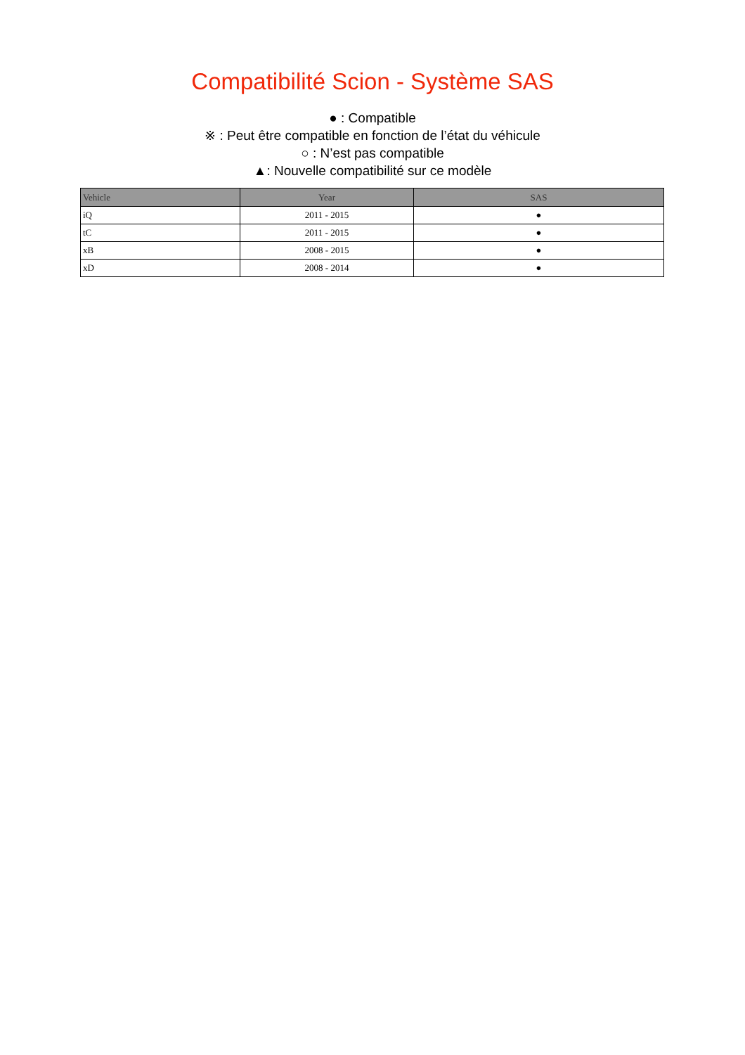Compatibilité Scion - Système SAS
● : Compatible
※ : Peut être compatible en fonction de l’état du véhicule
○ : N’est pas compatible
▲: Nouvelle compatibilité sur ce modèle
| Vehicle | Year | SAS |
| --- | --- | --- |
| iQ | 2011 - 2015 | ● |
| tC | 2011 - 2015 | ● |
| xB | 2008 - 2015 | ● |
| xD | 2008 - 2014 | ● |